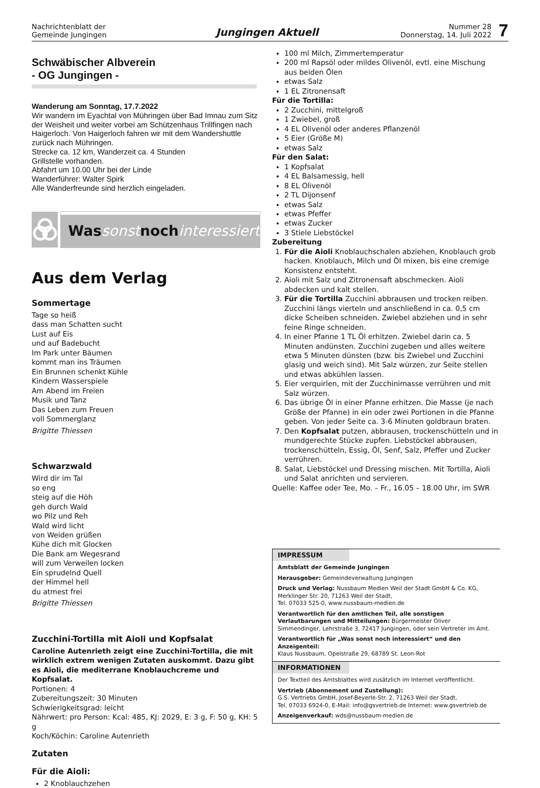Nachrichtenblatt der
Gemeinde Jungingen
Jungingen Aktuell
Nummer 28
Donnerstag, 14. Juli 2022
7
Schwäbischer Albverein
- OG Jungingen -
Wanderung am Sonntag, 17.7.2022
Wir wandern im Eyachtal von Mühringen über Bad Imnau zum Sitz der Weisheit und weiter vorbei am Schützenhaus Trillfingen nach Haigerloch. Von Haigerloch fahren wir mit dem Wandershuttle zurück nach Mühringen.
Strecke ca. 12 km, Wanderzeit ca. 4 Stunden
Grillstelle vorhanden.
Abfahrt um 10.00 Uhr bei der Linde
Wanderführer: Walter Spirk
Alle Wanderfreunde sind herzlich eingeladen.
Was sonst noch interessiert
Aus dem Verlag
Sommertage
Tage so heiß
dass man Schatten sucht
Lust auf Eis
und auf Badebucht
Im Park unter Bäumen
kommt man ins Träumen
Ein Brunnen schenkt Kühle
Kindern Wasserspiele
Am Abend im Freien
Musik und Tanz
Das Leben zum Freuen
voll Sommerglanz
Brigitte Thiessen
Schwarzwald
Wird dir im Tal
so eng
steig auf die Höh
geh durch Wald
wo Pilz und Reh
Wald wird licht
von Weiden grüßen
Kühe dich mit Glocken
Die Bank am Wegesrand
will zum Verweilen locken
Ein sprudelnd Quell
der Himmel hell
du atmest frei
Brigitte Thiessen
Zucchini-Tortilla mit Aioli und Kopfsalat
Caroline Autenrieth zeigt eine Zucchini-Tortilla, die mit wirklich extrem wenigen Zutaten auskommt. Dazu gibt es Aioli, die mediterrane Knoblauchcreme und Kopfsalat.
Portionen: 4
Zubereitungszeit: 30 Minuten
Schwierigkeitsgrad: leicht
Nährwert: pro Person: Kcal: 485, KJ: 2029, E: 3 g, F: 50 g, KH: 5 g
Koch/Köchin: Caroline Autenrieth
Zutaten
Für die Aioli:
2 Knoblauchzehen
100 ml Milch, Zimmertemperatur
200 ml Rapsöl oder mildes Olivenöl, evtl. eine Mischung aus beiden Ölen
etwas Salz
1 EL Zitronensaft
Für die Tortilla:
2 Zucchini, mittelgroß
1 Zwiebel, groß
4 EL Olivenöl oder anderes Pflanzenöl
5 Eier (Größe M)
etwas Salz
Für den Salat:
1 Kopfsalat
4 EL Balsamessig, hell
8 EL Olivenöl
2 TL Dijonsenf
etwas Salz
etwas Pfeffer
etwas Zucker
3 Stiele Liebstöckel
Zubereitung
1. Für die Aioli Knoblauchschalen abziehen, Knoblauch grob hacken. Knoblauch, Milch und Öl mixen, bis eine cremige Konsistenz entsteht.
2. Aioli mit Salz und Zitronensaft abschmecken. Aioli abdecken und kalt stellen.
3. Für die Tortilla Zucchini abbrausen und trocken reiben. Zucchini längs vierteln und anschließend in ca. 0,5 cm dicke Scheiben schneiden. Zwiebel abziehen und in sehr feine Ringe schneiden.
4. In einer Pfanne 1 TL Öl erhitzen. Zwiebel darin ca. 5 Minuten andünsten. Zucchini zugeben und alles weitere etwa 5 Minuten dünsten (bzw. bis Zwiebel und Zucchini glasig und weich sind). Mit Salz würzen, zur Seite stellen und etwas abkühlen lassen.
5. Eier verquirlen, mit der Zucchinimasse verrühren und mit Salz würzen.
6. Das übrige Öl in einer Pfanne erhitzen. Die Masse (je nach Größe der Pfanne) in ein oder zwei Portionen in die Pfanne geben. Von jeder Seite ca. 3-6 Minuten goldbraun braten.
7. Den Kopfsalat putzen, abbrausen, trockenschütteln und in mundgerechte Stücke zupfen. Liebstöckel abbrausen, trockenschütteln, Essig, Öl, Senf, Salz, Pfeffer und Zucker verrühren.
8. Salat, Liebstöckel und Dressing mischen. Mit Tortilla, Aioli und Salat anrichten und servieren.
Quelle: Kaffee oder Tee, Mo. – Fr., 16.05 – 18.00 Uhr, im SWR
IMPRESSUM
Amtsblatt der Gemeinde Jungingen
Herausgeber: Gemeindeverwaltung Jungingen
Druck und Verlag: Nussbaum Medien Weil der Stadt GmbH & Co. KG,
Merklinger Str. 20, 71263 Weil der Stadt,
Tel. 07033 525-0, www.nussbaum-medien.de
Verantwortlich für den amtlichen Teil, alle sonstigen Verlautbarungen und Mitteilungen: Bürgermeister Oliver Simmendinger, Lehrstraße 3, 72417 Jungingen, oder sein Vertreter im Amt.
Verantwortlich für „Was sonst noch interessiert“ und den Anzeigenteil:
Klaus Nussbaum, Opelstraße 29, 68789 St. Leon-Rot
INFORMATIONEN
Der Textteil des Amtsblattes wird zusätzlich im Internet veröffentlicht.
Vertrieb (Abonnement und Zustellung):
G.S. Vertriebs GmbH, Josef-Beyerle-Str. 2, 71263 Weil der Stadt,
Tel. 07033 6924-0, E-Mail: info@gsvertrieb.de Internet: www.gsvertrieb.de
Anzeigenverkauf: wds@nussbaum-medien.de